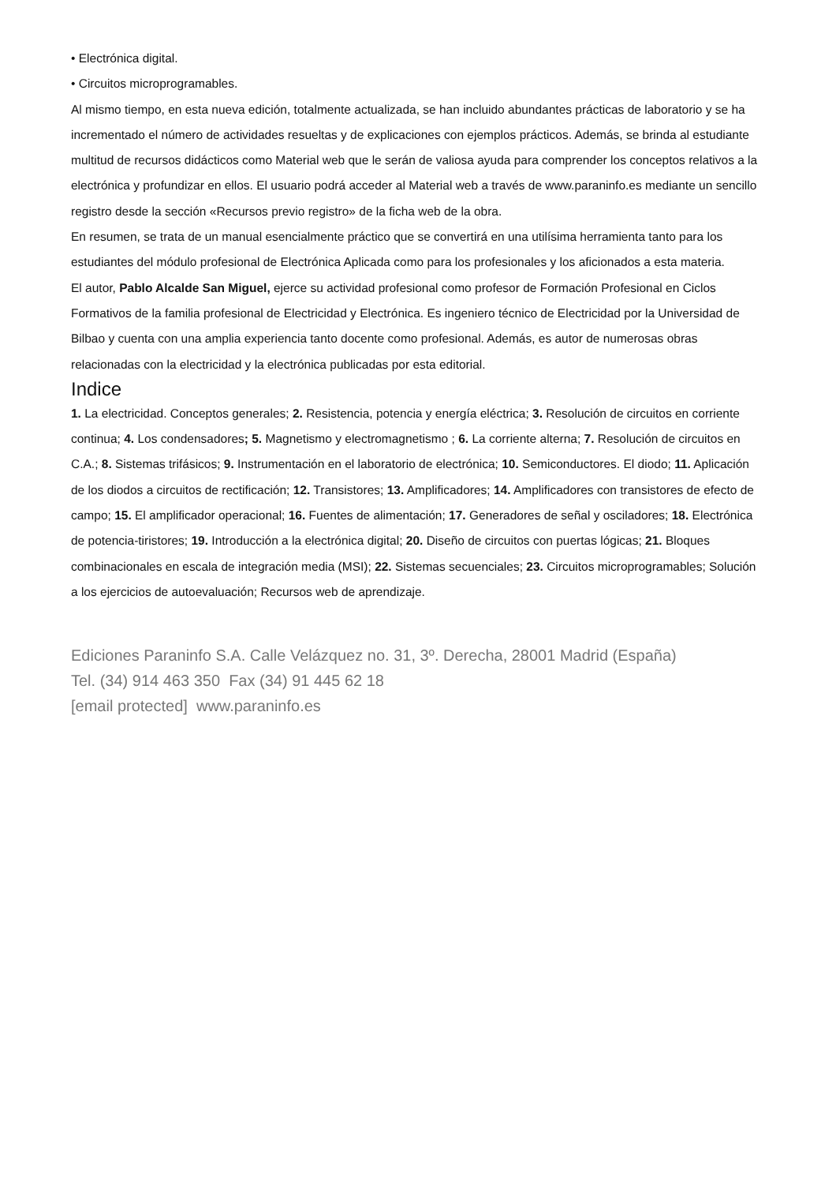• Electrónica digital.
• Circuitos microprogramables.
Al mismo tiempo, en esta nueva edición, totalmente actualizada, se han incluido abundantes prácticas de laboratorio y se ha incrementado el número de actividades resueltas y de explicaciones con ejemplos prácticos. Además, se brinda al estudiante multitud de recursos didácticos como Material web que le serán de valiosa ayuda para comprender los conceptos relativos a la electrónica y profundizar en ellos. El usuario podrá acceder al Material web a través de www.paraninfo.es mediante un sencillo registro desde la sección «Recursos previo registro» de la ficha web de la obra.
En resumen, se trata de un manual esencialmente práctico que se convertirá en una utilísima herramienta tanto para los estudiantes del módulo profesional de Electrónica Aplicada como para los profesionales y los aficionados a esta materia.
El autor, Pablo Alcalde San Miguel, ejerce su actividad profesional como profesor de Formación Profesional en Ciclos Formativos de la familia profesional de Electricidad y Electrónica. Es ingeniero técnico de Electricidad por la Universidad de Bilbao y cuenta con una amplia experiencia tanto docente como profesional. Además, es autor de numerosas obras relacionadas con la electricidad y la electrónica publicadas por esta editorial.
Indice
1. La electricidad. Conceptos generales; 2. Resistencia, potencia y energía eléctrica; 3. Resolución de circuitos en corriente continua; 4. Los condensadores; 5. Magnetismo y electromagnetismo ; 6. La corriente alterna; 7. Resolución de circuitos en C.A.; 8. Sistemas trifásicos; 9. Instrumentación en el laboratorio de electrónica; 10. Semiconductores. El diodo; 11. Aplicación de los diodos a circuitos de rectificación; 12. Transistores; 13. Amplificadores; 14. Amplificadores con transistores de efecto de campo; 15. El amplificador operacional; 16. Fuentes de alimentación; 17. Generadores de señal y osciladores; 18. Electrónica de potencia-tiristores; 19. Introducción a la electrónica digital; 20. Diseño de circuitos con puertas lógicas; 21. Bloques combinacionales en escala de integración media (MSI); 22. Sistemas secuenciales; 23. Circuitos microprogramables; Solución a los ejercicios de autoevaluación; Recursos web de aprendizaje.
Ediciones Paraninfo S.A. Calle Velázquez no. 31, 3º. Derecha, 28001 Madrid (España)
Tel. (34) 914 463 350 Fax (34) 91 445 62 18
[email protected] www.paraninfo.es